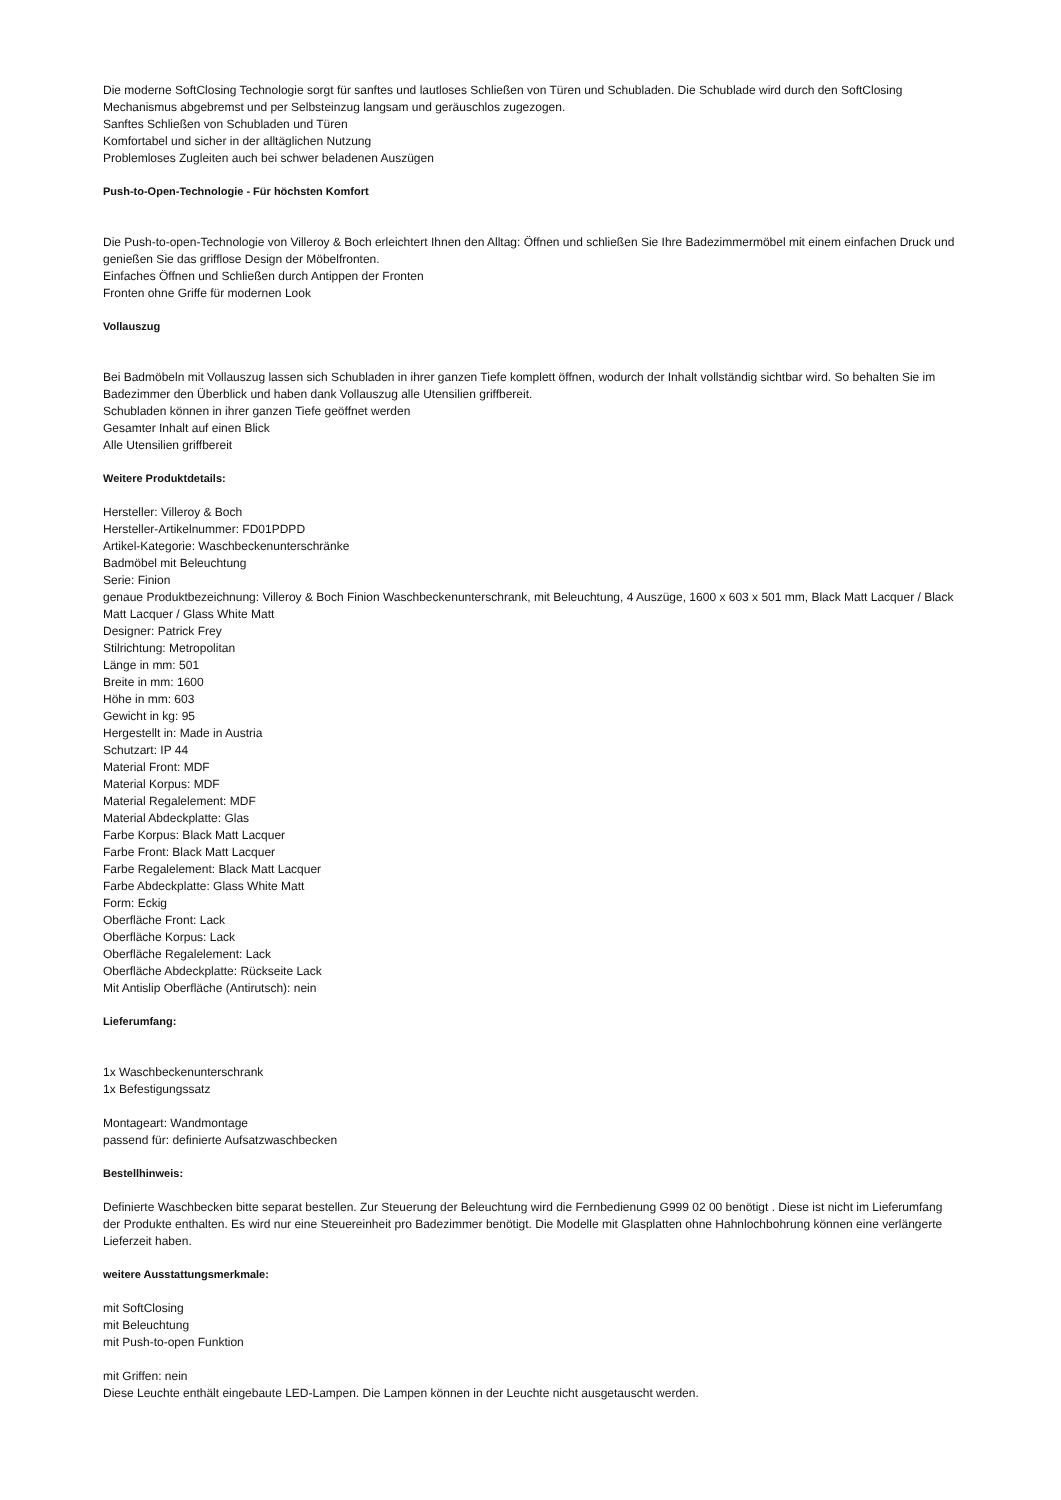Die moderne SoftClosing Technologie sorgt für sanftes und lautloses Schließen von Türen und Schubladen. Die Schublade wird durch den SoftClosing Mechanismus abgebremst und per Selbsteinzug langsam und geräuschlos zugezogen.
Sanftes Schließen von Schubladen und Türen
Komfortabel und sicher in der alltäglichen Nutzung
Problemloses Zugleiten auch bei schwer beladenen Auszügen
Push-to-Open-Technologie - Für höchsten Komfort
Die Push-to-open-Technologie von Villeroy & Boch erleichtert Ihnen den Alltag: Öffnen und schließen Sie Ihre Badezimmermöbel mit einem einfachen Druck und genießen Sie das grifflose Design der Möbelfronten.
Einfaches Öffnen und Schließen durch Antippen der Fronten
Fronten ohne Griffe für modernen Look
Vollauszug
Bei Badmöbeln mit Vollauszug lassen sich Schubladen in ihrer ganzen Tiefe komplett öffnen, wodurch der Inhalt vollständig sichtbar wird. So behalten Sie im Badezimmer den Überblick und haben dank Vollauszug alle Utensilien griffbereit.
Schubladen können in ihrer ganzen Tiefe geöffnet werden
Gesamter Inhalt auf einen Blick
Alle Utensilien griffbereit
Weitere Produktdetails:
Hersteller: Villeroy & Boch
Hersteller-Artikelnummer: FD01PDPD
Artikel-Kategorie: Waschbeckenunterschränke
Badmöbel mit Beleuchtung
Serie: Finion
genaue Produktbezeichnung: Villeroy & Boch Finion Waschbeckenunterschrank, mit Beleuchtung, 4 Auszüge, 1600 x 603 x 501 mm, Black Matt Lacquer / Black Matt Lacquer / Glass White Matt
Designer: Patrick Frey
Stilrichtung: Metropolitan
Länge in mm: 501
Breite in mm: 1600
Höhe in mm: 603
Gewicht in kg: 95
Hergestellt in: Made in Austria
Schutzart: IP 44
Material Front: MDF
Material Korpus: MDF
Material Regalelement: MDF
Material Abdeckplatte: Glas
Farbe Korpus: Black Matt Lacquer
Farbe Front: Black Matt Lacquer
Farbe Regalelement: Black Matt Lacquer
Farbe Abdeckplatte: Glass White Matt
Form: Eckig
Oberfläche Front: Lack
Oberfläche Korpus: Lack
Oberfläche Regalelement: Lack
Oberfläche Abdeckplatte: Rückseite Lack
Mit Antislip Oberfläche (Antirutsch): nein
Lieferumfang:
1x Waschbeckenunterschrank
1x Befestigungssatz
Montageart: Wandmontage
passend für: definierte Aufsatzwaschbecken
Bestellhinweis:
Definierte Waschbecken bitte separat bestellen. Zur Steuerung der Beleuchtung wird die Fernbedienung G999 02 00 benötigt . Diese ist nicht im Lieferumfang der Produkte enthalten. Es wird nur eine Steuereinheit pro Badezimmer benötigt. Die Modelle mit Glasplatten ohne Hahnlochbohrung können eine verlängerte Lieferzeit haben.
weitere Ausstattungsmerkmale:
mit SoftClosing
mit Beleuchtung
mit Push-to-open Funktion
mit Griffen: nein
Diese Leuchte enthält eingebaute LED-Lampen. Die Lampen können in der Leuchte nicht ausgetauscht werden.